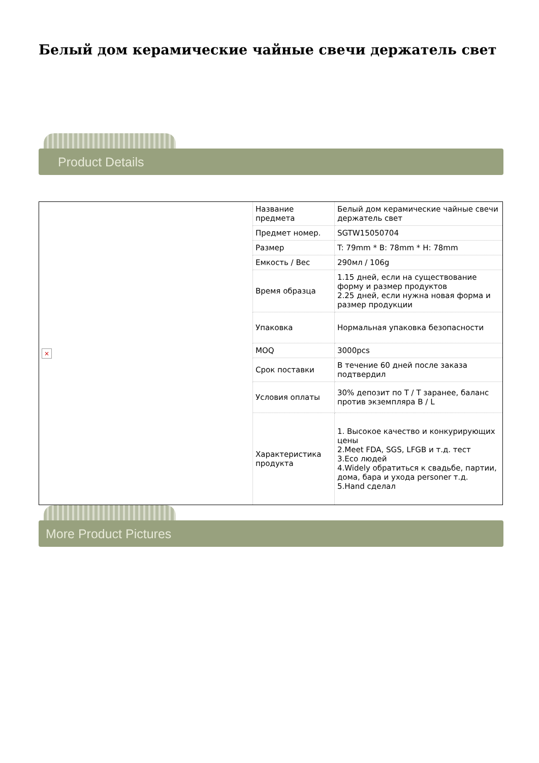Белый дом керамические чайные свечи держатель свет
Product Details
| × | Название предмета | Белый дом керамические чайные свечи держатель свет |
| | Предмет номер. | SGTW15050704 |
| | Размер | T: 79mm * B: 78mm * H: 78mm |
| | Емкость / Вес | 290мл / 106g |
| | Время образца | 1.15 дней, если на существование форму и размер продуктов 2.25 дней, если нужна новая форма и размер продукции |
| | Упаковка | Нормальная упаковка безопасности |
| | MOQ | 3000pcs |
| | Срок поставки | В течение 60 дней после заказа подтвердил |
| | Условия оплаты | 30% депозит по T / T заранее, баланс против экземпляра B / L |
| | Характеристика продукта | 1. Высокое качество и конкурирующих цены 2.Meet FDA, SGS, LFGB и т.д. тест 3.Eco людей 4.Widely обратиться к свадьбе, партии, дома, бара и ухода personer т.д. 5.Hand сделал |
More Product Pictures